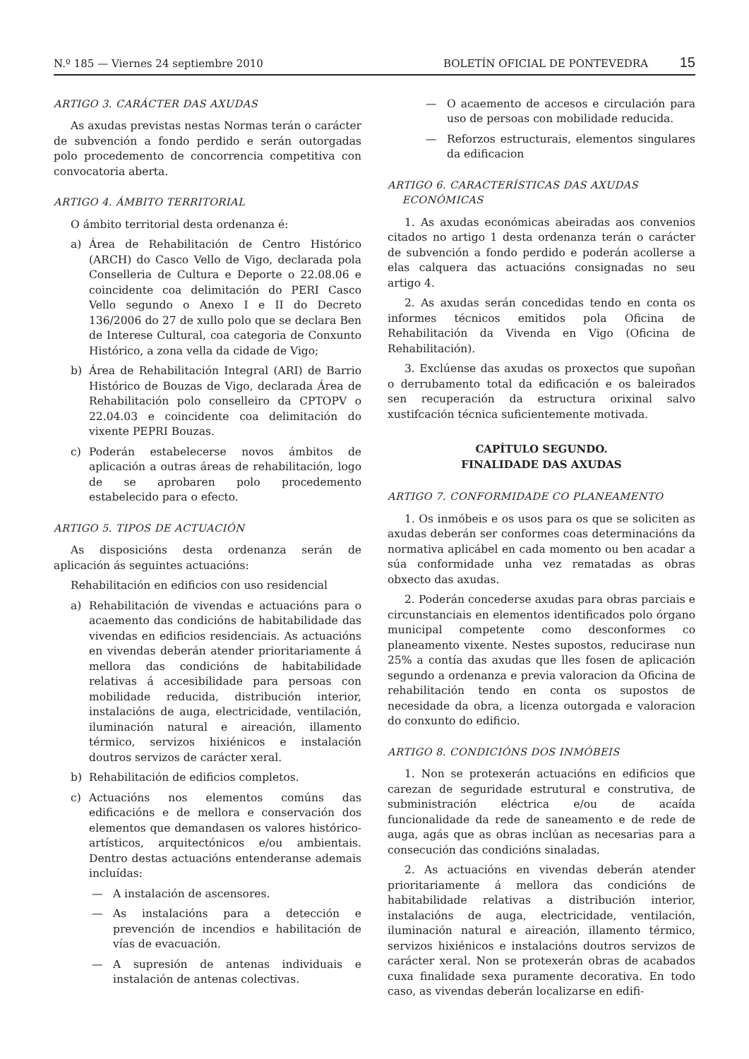N.º 185 — Viernes 24 septiembre 2010
BOLETÍN OFICIAL DE PONTEVEDRA 15
ARTIGO 3. CARÁCTER DAS AXUDAS
As axudas previstas nestas Normas terán o carácter de subvención a fondo perdido e serán outorgadas polo procedemento de concorrencia competitiva con convocatoria aberta.
ARTIGO 4. ÁMBITO TERRITORIAL
O ámbito territorial desta ordenanza é:
a) Área de Rehabilitación de Centro Histórico (ARCH) do Casco Vello de Vigo, declarada pola Conselleria de Cultura e Deporte o 22.08.06 e coincidente coa delimitación do PERI Casco Vello segundo o Anexo I e II do Decreto 136/2006 do 27 de xullo polo que se declara Ben de Interese Cultural, coa categoria de Conxunto Histórico, a zona vella da cidade de Vigo;
b) Área de Rehabilitación Integral (ARI) de Barrio Histórico de Bouzas de Vigo, declarada Área de Rehabilitación polo conselleiro da CPTOPV o 22.04.03 e coincidente coa delimitación do vixente PEPRI Bouzas.
c) Poderán estabelecerse novos ámbitos de aplicación a outras áreas de rehabilitación, logo de se aprobaren polo procedemento estabelecido para o efecto.
ARTIGO 5. TIPOS DE ACTUACIÓN
As disposicións desta ordenanza serán de aplicación ás seguintes actuacións:
Rehabilitación en edificios con uso residencial
a) Rehabilitación de vivendas e actuacións para o acaemento das condicións de habitabilidade das vivendas en edificios residenciais. As actuacións en vivendas deberán atender prioritariamente á mellora das condicións de habitabilidade relativas á accesibilidade para persoas con mobilidade reducida, distribución interior, instalacións de auga, electricidade, ventilación, iluminación natural e aireación, illamento térmico, servizos hixiénicos e instalación doutros servizos de carácter xeral.
b) Rehabilitación de edificios completos.
c) Actuacións nos elementos comúns das edificacións e de mellora e conservación dos elementos que demandasen os valores histórico-artísticos, arquitectónicos e/ou ambientais. Dentro destas actuacións entenderanse ademais incluídas:
— A instalación de ascensores.
— As instalacións para a detección e prevención de incendios e habilitación de vías de evacuación.
— A supresión de antenas individuais e instalación de antenas colectivas.
— O acaemento de accesos e circulación para uso de persoas con mobilidade reducida.
— Reforzos estructurais, elementos singulares da edificacion
ARTIGO 6. CARACTERÍSTICAS DAS AXUDAS
ECONÓMICAS
1. As axudas económicas abeiradas aos convenios citados no artigo 1 desta ordenanza terán o carácter de subvención a fondo perdido e poderán acollerse a elas calquera das actuacións consignadas no seu artigo 4.
2. As axudas serán concedidas tendo en conta os informes técnicos emitidos pola Oficina de Rehabilitación da Vivenda en Vigo (Oficina de Rehabilitación).
3. Exclúense das axudas os proxectos que supoñan o derrubamento total da edificación e os baleirados sen recuperación da estructura orixinal salvo xustifcación técnica suficientemente motivada.
CAPÍTULO SEGUNDO.
FINALIDADE DAS AXUDAS
ARTIGO 7. CONFORMIDADE CO PLANEAMENTO
1. Os inmóbeis e os usos para os que se soliciten as axudas deberán ser conformes coas determinacións da normativa aplicábel en cada momento ou ben acadar a súa conformidade unha vez rematadas as obras obxecto das axudas.
2. Poderán concederse axudas para obras parciais e circunstanciais en elementos identificados polo órgano municipal competente como desconformes co planeamento vixente. Nestes supostos, reducirase nun 25% a contía das axudas que lles fosen de aplicación segundo a ordenanza e previa valoracion da Oficina de rehabilitación tendo en conta os supostos de necesidade da obra, a licenza outorgada e valoracion do conxunto do edificio.
ARTIGO 8. CONDICIÓNS DOS INMÓBEIS
1. Non se protexerán actuacións en edificios que carezan de seguridade estrutural e construtiva, de subministración eléctrica e/ou de acaída funcionalidade da rede de saneamento e de rede de auga, agás que as obras inclúan as necesarias para a consecución das condicións sinaladas.
2. As actuacións en vivendas deberán atender prioritariamente á mellora das condicións de habitabilidade relativas a distribución interior, instalacións de auga, electricidade, ventilación, iluminación natural e aireación, illamento térmico, servizos hixiénicos e instalacións doutros servizos de carácter xeral. Non se protexerán obras de acabados cuxa finalidade sexa puramente decorativa. En todo caso, as vivendas deberán localizarse en edifi-